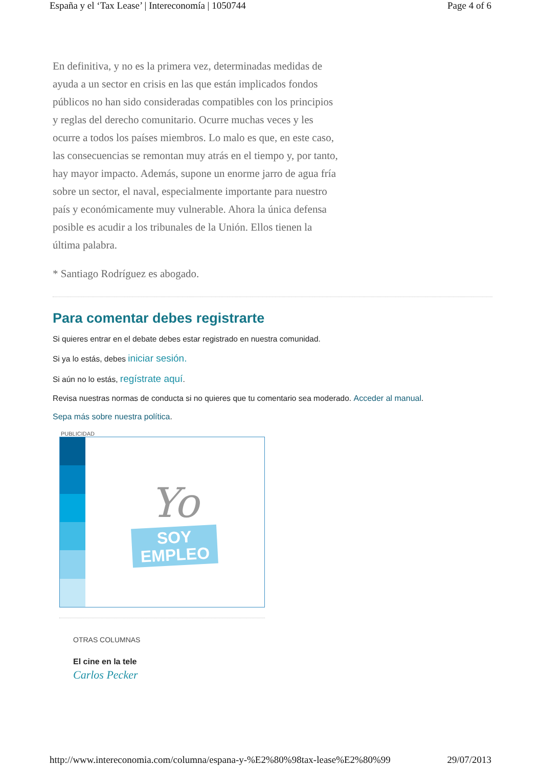España y el ‘Tax Lease’ | Intereconomía | 1050744 Page 4 of 6
En definitiva, y no es la primera vez, determinadas medidas de ayuda a un sector en crisis en las que están implicados fondos públicos no han sido consideradas compatibles con los principios y reglas del derecho comunitario. Ocurre muchas veces y les ocurre a todos los países miembros. Lo malo es que, en este caso, las consecuencias se remontan muy atrás en el tiempo y, por tanto, hay mayor impacto. Además, supone un enorme jarro de agua fría sobre un sector, el naval, especialmente importante para nuestro país y económicamente muy vulnerable. Ahora la única defensa posible es acudir a los tribunales de la Unión. Ellos tienen la última palabra.
* Santiago Rodríguez es abogado.
Para comentar debes registrarte
Si quieres entrar en el debate debes estar registrado en nuestra comunidad.
Si ya lo estás, debes iniciar sesión.
Si aún no lo estás, regístrate aquí.
Revisa nuestras normas de conducta si no quieres que tu comentario sea moderado. Acceder al manual.
Sepa más sobre nuestra política.
PUBLICIDAD
Yo
SOY
EMPLEO
OTRAS COLUMNAS
El cine en la tele
Carlos Pecker
http://www.intereconomia.com/columna/espana-y-%E2%80%98tax-lease%E2%80%99 29/07/2013